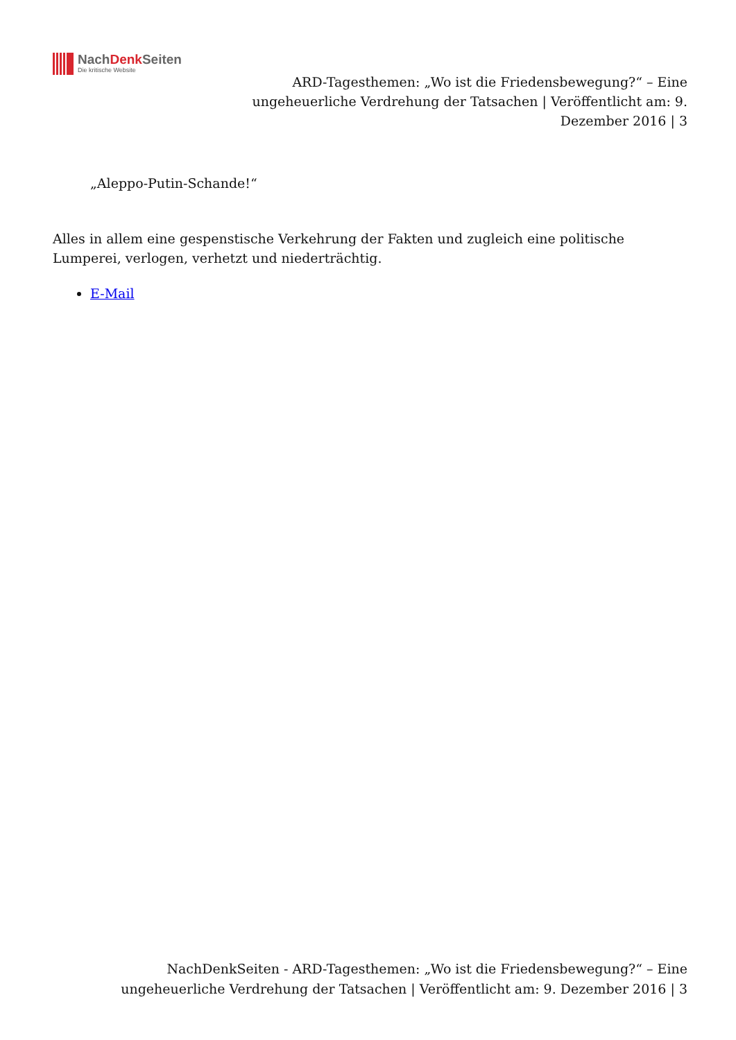NachDenk Seiten
Die kritische Website
ARD-Tagesthemen: „Wo ist die Friedensbewegung?“ – Eine ungeheuerliche Verdrehung der Tatsachen | Veröffentlicht am: 9. Dezember 2016 | 3
„Aleppo-Putin-Schande!“
Alles in allem eine gespenstische Verkehrung der Fakten und zugleich eine politische Lumperei, verlogen, verhetzt und niederträchtig.
E-Mail
NachDenkSeiten - ARD-Tagesthemen: „Wo ist die Friedensbewegung?“ – Eine ungeheuerliche Verdrehung der Tatsachen | Veröffentlicht am: 9. Dezember 2016 | 3